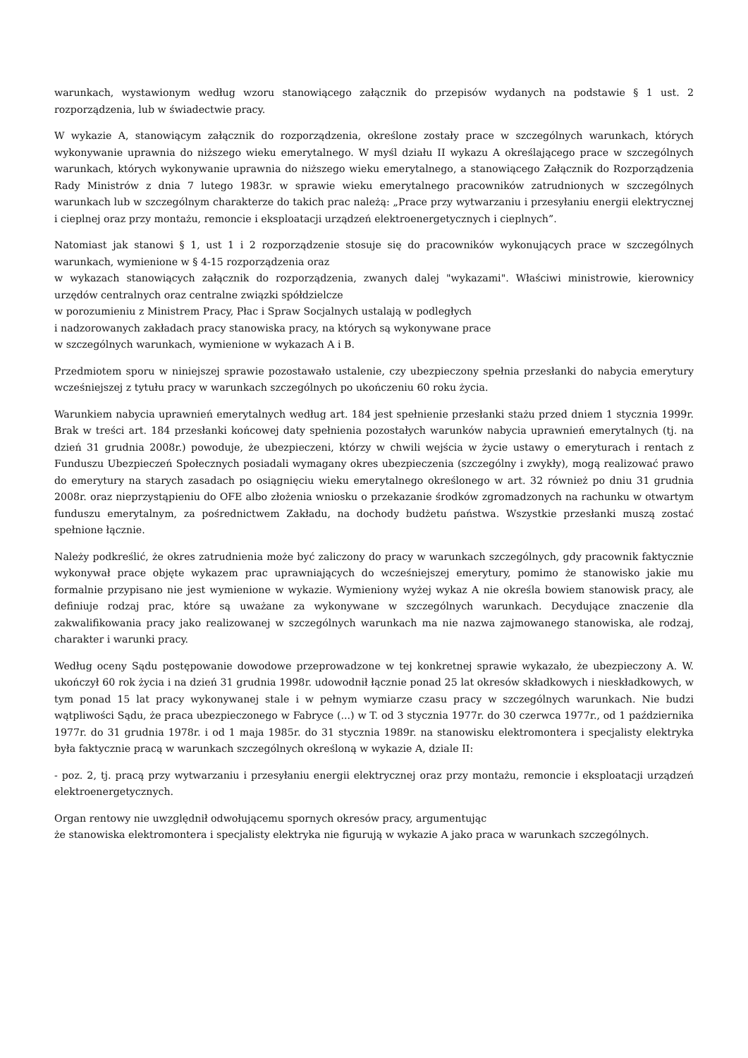warunkach, wystawionym według wzoru stanowiącego załącznik do przepisów wydanych na podstawie § 1 ust. 2 rozporządzenia, lub w świadectwie pracy.
W wykazie A, stanowiącym załącznik do rozporządzenia, określone zostały prace w szczególnych warunkach, których wykonywanie uprawnia do niższego wieku emerytalnego. W myśl działu II wykazu A określającego prace w szczególnych warunkach, których wykonywanie uprawnia do niższego wieku emerytalnego, a stanowiącego Załącznik do Rozporządzenia Rady Ministrów z dnia 7 lutego 1983r. w sprawie wieku emerytalnego pracowników zatrudnionych w szczególnych warunkach lub w szczególnym charakterze do takich prac należą: „Prace przy wytwarzaniu i przesyłaniu energii elektrycznej i cieplnej oraz przy montażu, remoncie i eksploatacji urządzeń elektroenergetycznych i cieplnych”.
Natomiast jak stanowi § 1, ust 1 i 2 rozporządzenie stosuje się do pracowników wykonujących prace w szczególnych warunkach, wymienione w § 4-15 rozporządzenia oraz
w wykazach stanowiących załącznik do rozporządzenia, zwanych dalej "wykazami". Właściwi ministrowie, kierownicy urzędów centralnych oraz centralne związki spółdzielcze
w porozumieniu z Ministrem Pracy, Płac i Spraw Socjalnych ustalają w podległych
i nadzorowanych zakładach pracy stanowiska pracy, na których są wykonywane prace
w szczególnych warunkach, wymienione w wykazach A i B.
Przedmiotem sporu w niniejszej sprawie pozostawało ustalenie, czy ubezpieczony spełnia przesłanki do nabycia emerytury wcześniejszej z tytułu pracy w warunkach szczególnych po ukończeniu 60 roku życia.
Warunkiem nabycia uprawnień emerytalnych według art. 184 jest spełnienie przesłanki stażu przed dniem 1 stycznia 1999r. Brak w treści art. 184 przesłanki końcowej daty spełnienia pozostałych warunków nabycia uprawnień emerytalnych (tj. na dzień 31 grudnia 2008r.) powoduje, że ubezpieczeni, którzy w chwili wejścia w życie ustawy o emeryturach i rentach z Funduszu Ubezpieczeń Społecznych posiadali wymagany okres ubezpieczenia (szczególny i zwykły), mogą realizować prawo do emerytury na starych zasadach po osiągnięciu wieku emerytalnego określonego w art. 32 również po dniu 31 grudnia 2008r. oraz nieprzystąpieniu do OFE albo złożenia wniosku o przekazanie środków zgromadzonych na rachunku w otwartym funduszu emerytalnym, za pośrednictwem Zakładu, na dochody budżetu państwa. Wszystkie przesłanki muszą zostać spełnione łącznie.
Należy podkreślić, że okres zatrudnienia może być zaliczony do pracy w warunkach szczególnych, gdy pracownik faktycznie wykonywał prace objęte wykazem prac uprawniających do wcześniejszej emerytury, pomimo że stanowisko jakie mu formalnie przypisano nie jest wymienione w wykazie. Wymieniony wyżej wykaz A nie określa bowiem stanowisk pracy, ale definiuje rodzaj prac, które są uważane za wykonywane w szczególnych warunkach. Decydujące znaczenie dla zakwalifikowania pracy jako realizowanej w szczególnych warunkach ma nie nazwa zajmowanego stanowiska, ale rodzaj, charakter i warunki pracy.
Według oceny Sądu postępowanie dowodowe przeprowadzone w tej konkretnej sprawie wykazało, że ubezpieczony A. W. ukończył 60 rok życia i na dzień 31 grudnia 1998r. udowodnił łącznie ponad 25 lat okresów składkowych i nieskładkowych, w tym ponad 15 lat pracy wykonywanej stale i w pełnym wymiarze czasu pracy w szczególnych warunkach. Nie budzi wątpliwości Sądu, że praca ubezpieczonego w Fabryce (...) w T. od 3 stycznia 1977r. do 30 czerwca 1977r., od 1 października 1977r. do 31 grudnia 1978r. i od 1 maja 1985r. do 31 stycznia 1989r. na stanowisku elektromontera i specjalisty elektryka była faktycznie pracą w warunkach szczególnych określoną w wykazie A, dziale II:
- poz. 2, tj. pracą przy wytwarzaniu i przesyłaniu energii elektrycznej oraz przy montażu, remoncie i eksploatacji urządzeń elektroenergetycznych.
Organ rentowy nie uwzględnił odwołującemu spornych okresów pracy, argumentując
że stanowiska elektromontera i specjalisty elektryka nie figurują w wykazie A jako praca w warunkach szczególnych.